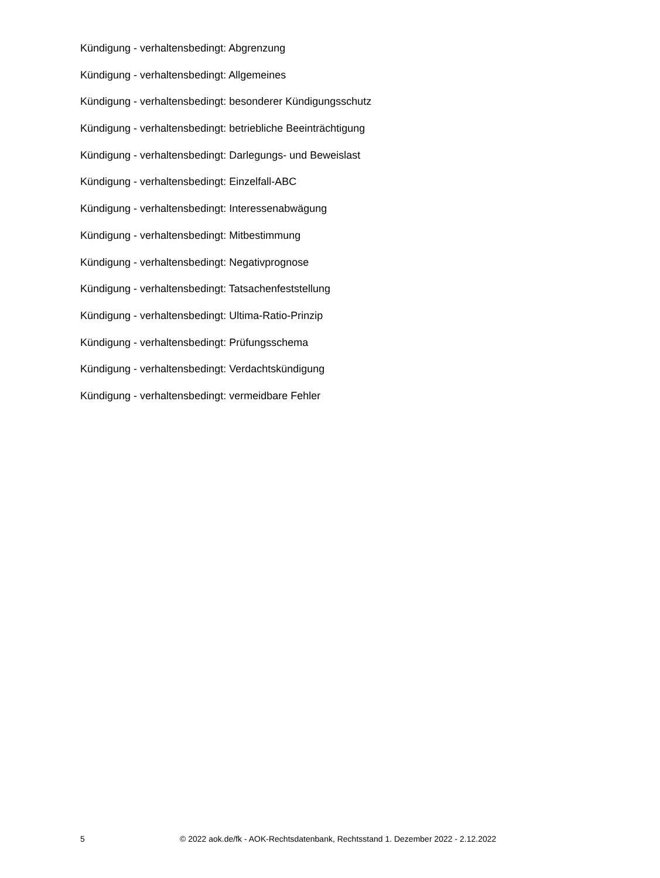Kündigung - verhaltensbedingt: Abgrenzung
Kündigung - verhaltensbedingt: Allgemeines
Kündigung - verhaltensbedingt: besonderer Kündigungsschutz
Kündigung - verhaltensbedingt: betriebliche Beeinträchtigung
Kündigung - verhaltensbedingt: Darlegungs- und Beweislast
Kündigung - verhaltensbedingt: Einzelfall-ABC
Kündigung - verhaltensbedingt: Interessenabwägung
Kündigung - verhaltensbedingt: Mitbestimmung
Kündigung - verhaltensbedingt: Negativprognose
Kündigung - verhaltensbedingt: Tatsachenfeststellung
Kündigung - verhaltensbedingt: Ultima-Ratio-Prinzip
Kündigung - verhaltensbedingt: Prüfungsschema
Kündigung - verhaltensbedingt: Verdachtskündigung
Kündigung - verhaltensbedingt: vermeidbare Fehler
5 © 2022 aok.de/fk - AOK-Rechtsdatenbank, Rechtsstand 1. Dezember 2022 - 2.12.2022